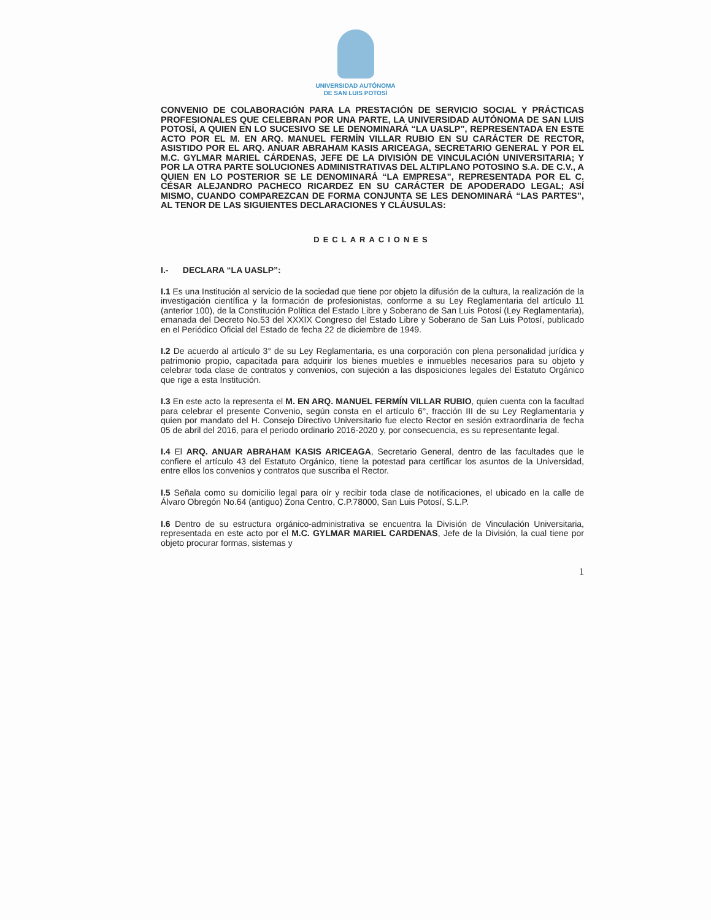UNIVERSIDAD AUTÓNOMA
DE SAN LUIS POTOSÍ
CONVENIO DE COLABORACIÓN PARA LA PRESTACIÓN DE SERVICIO SOCIAL Y PRÁCTICAS PROFESIONALES QUE CELEBRAN POR UNA PARTE, LA UNIVERSIDAD AUTÓNOMA DE SAN LUIS POTOSÍ, A QUIEN EN LO SUCESIVO SE LE DENOMINARÁ “LA UASLP”, REPRESENTADA EN ESTE ACTO POR EL M. EN ARQ. MANUEL FERMÍN VILLAR RUBIO EN SU CARÁCTER DE RECTOR, ASISTIDO POR EL ARQ. ANUAR ABRAHAM KASIS ARICEAGA, SECRETARIO GENERAL Y POR EL M.C. GYLMAR MARIEL CÁRDENAS, JEFE DE LA DIVISIÓN DE VINCULACIÓN UNIVERSITARIA; Y POR LA OTRA PARTE SOLUCIONES ADMINISTRATIVAS DEL ALTIPLANO POTOSINO S.A. DE C.V., A QUIEN EN LO POSTERIOR SE LE DENOMINARÁ “LA EMPRESA”, REPRESENTADA POR EL C. CÉSAR ALEJANDRO PACHECO RICARDEZ EN SU CARÁCTER DE APODERADO LEGAL; ASÍ MISMO, CUANDO COMPAREZCAN DE FORMA CONJUNTA SE LES DENOMINARÁ “LAS PARTES”, AL TENOR DE LAS SIGUIENTES DECLARACIONES Y CLÁUSULAS:
DECLARACIONES
I.- DECLARA “LA UASLP”:
I.1 Es una Institución al servicio de la sociedad que tiene por objeto la difusión de la cultura, la realización de la investigación científica y la formación de profesionistas, conforme a su Ley Reglamentaria del artículo 11 (anterior 100), de la Constitución Política del Estado Libre y Soberano de San Luis Potosí (Ley Reglamentaria), emanada del Decreto No.53 del XXXIX Congreso del Estado Libre y Soberano de San Luis Potosí, publicado en el Periódico Oficial del Estado de fecha 22 de diciembre de 1949.
I.2 De acuerdo al artículo 3° de su Ley Reglamentaria, es una corporación con plena personalidad jurídica y patrimonio propio, capacitada para adquirir los bienes muebles e inmuebles necesarios para su objeto y celebrar toda clase de contratos y convenios, con sujeción a las disposiciones legales del Estatuto Orgánico que rige a esta Institución.
I.3 En este acto la representa el M. EN ARQ. MANUEL FERMÍN VILLAR RUBIO, quien cuenta con la facultad para celebrar el presente Convenio, según consta en el artículo 6°, fracción III de su Ley Reglamentaria y quien por mandato del H. Consejo Directivo Universitario fue electo Rector en sesión extraordinaria de fecha 05 de abril del 2016, para el periodo ordinario 2016-2020 y, por consecuencia, es su representante legal.
I.4 El ARQ. ANUAR ABRAHAM KASIS ARICEAGA, Secretario General, dentro de las facultades que le confiere el artículo 43 del Estatuto Orgánico, tiene la potestad para certificar los asuntos de la Universidad, entre ellos los convenios y contratos que suscriba el Rector.
I.5 Señala como su domicilio legal para oír y recibir toda clase de notificaciones, el ubicado en la calle de Álvaro Obregón No.64 (antiguo) Zona Centro, C.P.78000, San Luis Potosí, S.L.P.
I.6 Dentro de su estructura orgánico-administrativa se encuentra la División de Vinculación Universitaria, representada en este acto por el M.C. GYLMAR MARIEL CARDENAS, Jefe de la División, la cual tiene por objeto procurar formas, sistemas y
1